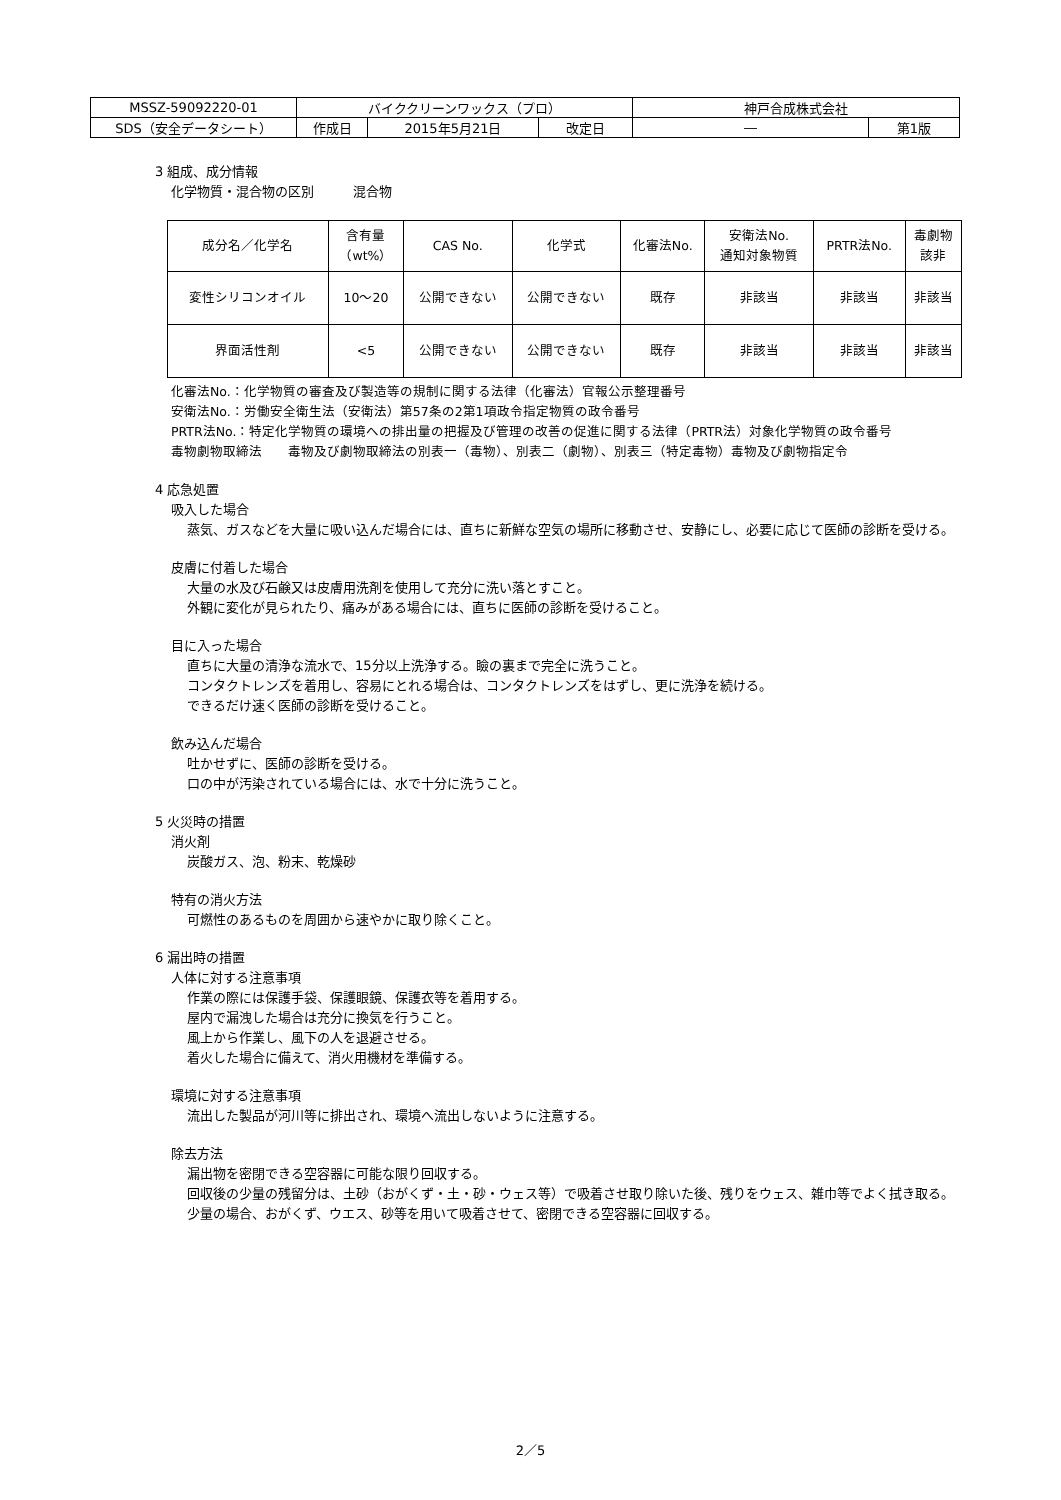| MSSZ-59092220-01 | バイククリーンワックス（プロ） | | | 神戸合成株式会社 | |
| SDS（安全データシート） | 作成日 | 2015年5月21日 | 改定日 | ― | 第1版 |
3 組成、成分情報
化学物質・混合物の区別　　　混合物
| 成分名／化学名 | 含有量 （wt%） | CAS No. | 化学式 | 化審法No. | 安衛法No. 通知対象物質 | PRTR法No. | 毒劇物 該非 |
| --- | --- | --- | --- | --- | --- | --- | --- |
| 変性シリコンオイル | 10～20 | 公開できない | 公開できない | 既存 | 非該当 | 非該当 | 非該当 |
| 界面活性剤 | <5 | 公開できない | 公開できない | 既存 | 非該当 | 非該当 | 非該当 |
化審法No.：化学物質の審査及び製造等の規制に関する法律（化審法）官報公示整理番号
安衛法No.：労働安全衛生法（安衛法）第57条の2第1項政令指定物質の政令番号
PRTR法No.：特定化学物質の環境への排出量の把握及び管理の改善の促進に関する法律（PRTR法）対象化学物質の政令番号
毒物劇物取締法　　毒物及び劇物取締法の別表一（毒物）、別表二（劇物）、別表三（特定毒物）毒物及び劇物指定令
4 応急処置
吸入した場合
蒸気、ガスなどを大量に吸い込んだ場合には、直ちに新鮮な空気の場所に移動させ、安静にし、必要に応じて医師の診断を受ける。
皮膚に付着した場合
大量の水及び石鹸又は皮膚用洗剤を使用して充分に洗い落とすこと。
外観に変化が見られたり、痛みがある場合には、直ちに医師の診断を受けること。
目に入った場合
直ちに大量の清浄な流水で、15分以上洗浄する。瞼の裏まで完全に洗うこと。
コンタクトレンズを着用し、容易にとれる場合は、コンタクトレンズをはずし、更に洗浄を続ける。
できるだけ速く医師の診断を受けること。
飲み込んだ場合
吐かせずに、医師の診断を受ける。
口の中が汚染されている場合には、水で十分に洗うこと。
5 火災時の措置
消火剤
炭酸ガス、泡、粉末、乾燥砂
特有の消火方法
可燃性のあるものを周囲から速やかに取り除くこと。
6 漏出時の措置
人体に対する注意事項
作業の際には保護手袋、保護眼鏡、保護衣等を着用する。
屋内で漏洩した場合は充分に換気を行うこと。
風上から作業し、風下の人を退避させる。
着火した場合に備えて、消火用機材を準備する。
環境に対する注意事項
流出した製品が河川等に排出され、環境へ流出しないように注意する。
除去方法
漏出物を密閉できる空容器に可能な限り回収する。
回収後の少量の残留分は、土砂（おがくず・土・砂・ウェス等）で吸着させ取り除いた後、残りをウェス、雑巾等でよく拭き取る。
少量の場合、おがくず、ウエス、砂等を用いて吸着させて、密閉できる空容器に回収する。
2／5